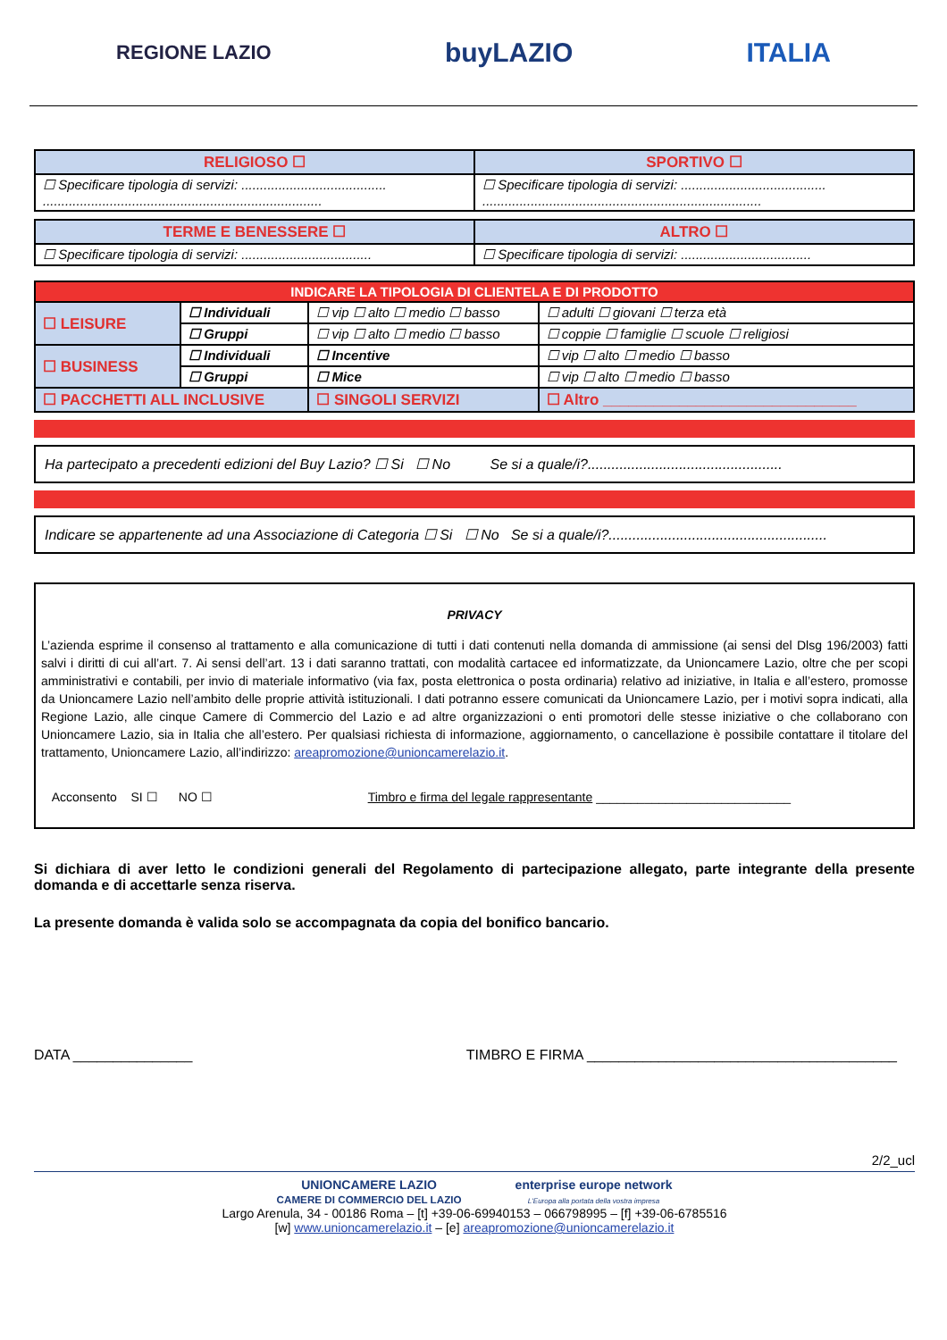REGIONE LAZIO buyLAZIO ITALIA
| RELIGIOSO ☐ | SPORTIVO ☐ |
| ☐ Specificare tipologia di servizi: ....................................... ........................................................................... | ☐ Specificare tipologia di servizi: ....................................... ........................................................................... |
| TERME E BENESSERE ☐ | ALTRO ☐ |
| ☐ Specificare tipologia di servizi: ................................... | ☐ Specificare tipologia di servizi: ................................... |
| INDICARE LA TIPOLOGIA DI CLIENTELA E DI PRODOTTO | | | |
| --- | --- | --- | --- |
| ☐ LEISURE | ☐ Individuali | ☐ vip ☐ alto ☐ medio ☐ basso | ☐ adulti ☐ giovani ☐ terza età |
| | ☐ Gruppi | ☐ vip ☐ alto ☐ medio ☐ basso | ☐ coppie ☐ famiglie ☐ scuole ☐ religiosi |
| ☐ BUSINESS | ☐ Individuali | ☐ Incentive | ☐ vip ☐ alto ☐ medio ☐ basso |
| | ☐ Gruppi | ☐ Mice | ☐ vip ☐ alto ☐ medio ☐ basso |
| ☐ PACCHETTI ALL INCLUSIVE | | ☐ SINGOLI SERVIZI | ☐ Altro ______________________________ |
Ha partecipato a precedenti edizioni del Buy Lazio? ☐ Si ☐ No Se si a quale/i?.................................................
Indicare se appartenente ad una Associazione di Categoria ☐ Si ☐ No Se si a quale/i?.......................................................
PRIVACY
L’azienda esprime il consenso al trattamento e alla comunicazione di tutti i dati contenuti nella domanda di ammissione (ai sensi del Dlsg 196/2003) fatti salvi i diritti di cui all’art. 7. Ai sensi dell’art. 13 i dati saranno trattati, con modalità cartacee ed informatizzate, da Unioncamere Lazio, oltre che per scopi amministrativi e contabili, per invio di materiale informativo (via fax, posta elettronica o posta ordinaria) relativo ad iniziative, in Italia e all’estero, promosse da Unioncamere Lazio nell’ambito delle proprie attività istituzionali. I dati potranno essere comunicati da Unioncamere Lazio, per i motivi sopra indicati, alla Regione Lazio, alle cinque Camere di Commercio del Lazio e ad altre organizzazioni o enti promotori delle stesse iniziative o che collaborano con Unioncamere Lazio, sia in Italia che all’estero. Per qualsiasi richiesta di informazione, aggiornamento, o cancellazione è possibile contattare il titolare del trattamento, Unioncamere Lazio, all’indirizzo: areapromozione@unioncamerelazio.it.
Acconsento SI ☐ NO ☐ Timbro e firma del legale rappresentante ____________________________
Si dichiara di aver letto le condizioni generali del Regolamento di partecipazione allegato, parte integrante della presente domanda e di accettarle senza riserva.
La presente domanda è valida solo se accompagnata da copia del bonifico bancario.
DATA _______________ TIMBRO E FIRMA _______________________________________
2/2_ucl
UNIONCAMERE LAZIO
CAMERE DI COMMERCIO DEL LAZIO enterprise europe network
L'Europa alla portata della vostra impresa
Largo Arenula, 34 - 00186 Roma – [t] +39-06-69940153 – 066798995 – [f] +39-06-6785516
[w] www.unioncamerelazio.it – [e] areapromozione@unioncamerelazio.it